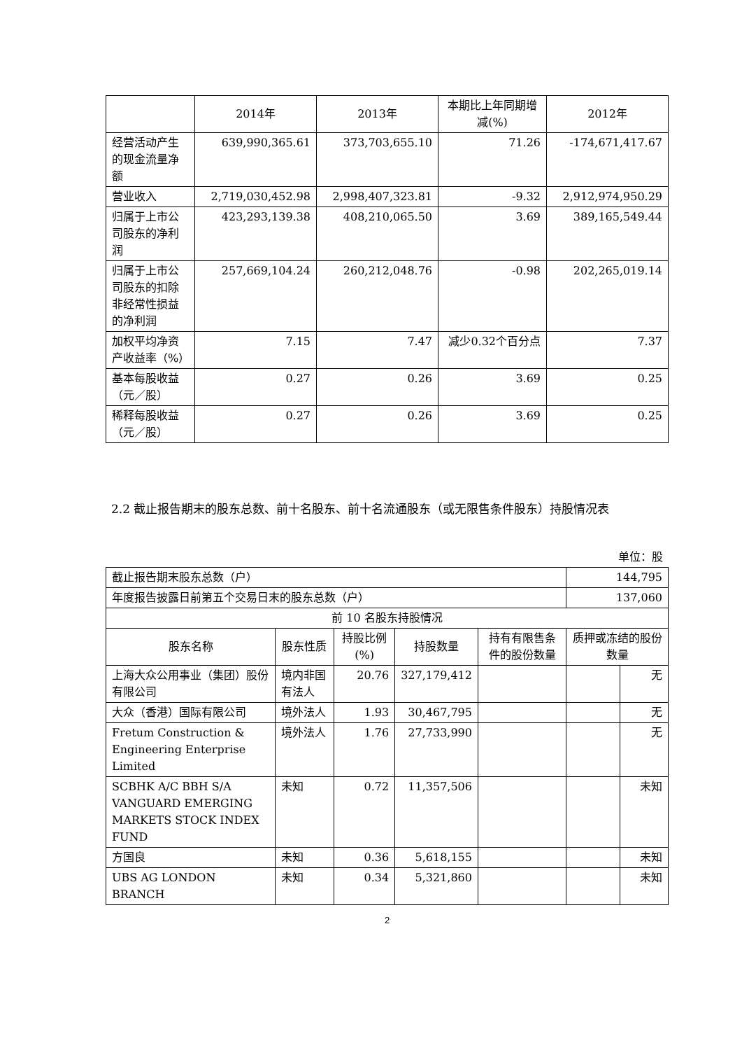| | 2014年 | 2013年 | 本期比上年同期增减(%) | 2012年 |
| --- | --- | --- | --- | --- |
| 经营活动产生的现金流量净额 | 639,990,365.61 | 373,703,655.10 | 71.26 | -174,671,417.67 |
| 营业收入 | 2,719,030,452.98 | 2,998,407,323.81 | -9.32 | 2,912,974,950.29 |
| 归属于上市公司股东的净利润 | 423,293,139.38 | 408,210,065.50 | 3.69 | 389,165,549.44 |
| 归属于上市公司股东的扣除非经常性损益的净利润 | 257,669,104.24 | 260,212,048.76 | -0.98 | 202,265,019.14 |
| 加权平均净资产收益率（%） | 7.15 | 7.47 | 减少0.32个百分点 | 7.37 |
| 基本每股收益（元／股） | 0.27 | 0.26 | 3.69 | 0.25 |
| 稀释每股收益（元／股） | 0.27 | 0.26 | 3.69 | 0.25 |
2.2 截止报告期末的股东总数、前十名股东、前十名流通股东（或无限售条件股东）持股情况表
单位：股
| 截止报告期末股东总数（户） | | | | | 144,795 | |
| 年度报告披露日前第五个交易日末的股东总数（户） | | | | | 137,060 | |
| 前 10 名股东持股情况 | | | | | | |
| 股东名称 | 股东性质 | 持股比例(%) | 持股数量 | 持有有限售条件的股份数量 | 质押或冻结的股份数量 | |
| 上海大众公用事业（集团）股份有限公司 | 境内非国有法人 | 20.76 | 327,179,412 | | | 无 |
| 大众（香港）国际有限公司 | 境外法人 | 1.93 | 30,467,795 | | | 无 |
| Fretum Construction & Engineering Enterprise Limited | 境外法人 | 1.76 | 27,733,990 | | | 无 |
| SCBHK A/C BBH S/A VANGUARD EMERGING MARKETS STOCK INDEX FUND | 未知 | 0.72 | 11,357,506 | | | 未知 |
| 方国良 | 未知 | 0.36 | 5,618,155 | | | 未知 |
| UBS AG LONDON BRANCH | 未知 | 0.34 | 5,321,860 | | | 未知 |
2